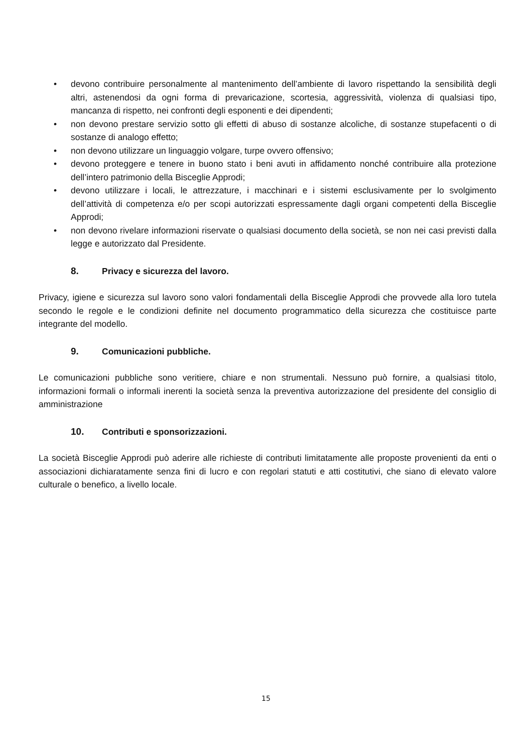• devono contribuire personalmente al mantenimento dell’ambiente di lavoro rispettando la sensibilità degli altri, astenendosi da ogni forma di prevaricazione, scortesia, aggressività, violenza di qualsiasi tipo, mancanza di rispetto, nei confronti degli esponenti e dei dipendenti;
• non devono prestare servizio sotto gli effetti di abuso di sostanze alcoliche, di sostanze stupefacenti o di sostanze di analogo effetto;
• non devono utilizzare un linguaggio volgare, turpe ovvero offensivo;
• devono proteggere e tenere in buono stato i beni avuti in affidamento nonché contribuire alla protezione dell’intero patrimonio della Bisceglie Approdi;
• devono utilizzare i locali, le attrezzature, i macchinari e i sistemi esclusivamente per lo svolgimento dell’attività di competenza e/o per scopi autorizzati espressamente dagli organi competenti della Bisceglie Approdi;
• non devono rivelare informazioni riservate o qualsiasi documento della società, se non nei casi previsti dalla legge e autorizzato dal Presidente.
8. Privacy e sicurezza del lavoro.
Privacy, igiene e sicurezza sul lavoro sono valori fondamentali della Bisceglie Approdi che provvede alla loro tutela secondo le regole e le condizioni definite nel documento programmatico della sicurezza che costituisce parte integrante del modello.
9. Comunicazioni pubbliche.
Le comunicazioni pubbliche sono veritiere, chiare e non strumentali. Nessuno può fornire, a qualsiasi titolo, informazioni formali o informali inerenti la società senza la preventiva autorizzazione del presidente del consiglio di amministrazione
10. Contributi e sponsorizzazioni.
La società Bisceglie Approdi può aderire alle richieste di contributi limitatamente alle proposte provenienti da enti o associazioni dichiaratamente senza fini di lucro e con regolari statuti e atti costitutivi, che siano di elevato valore culturale o benefico, a livello locale.
15